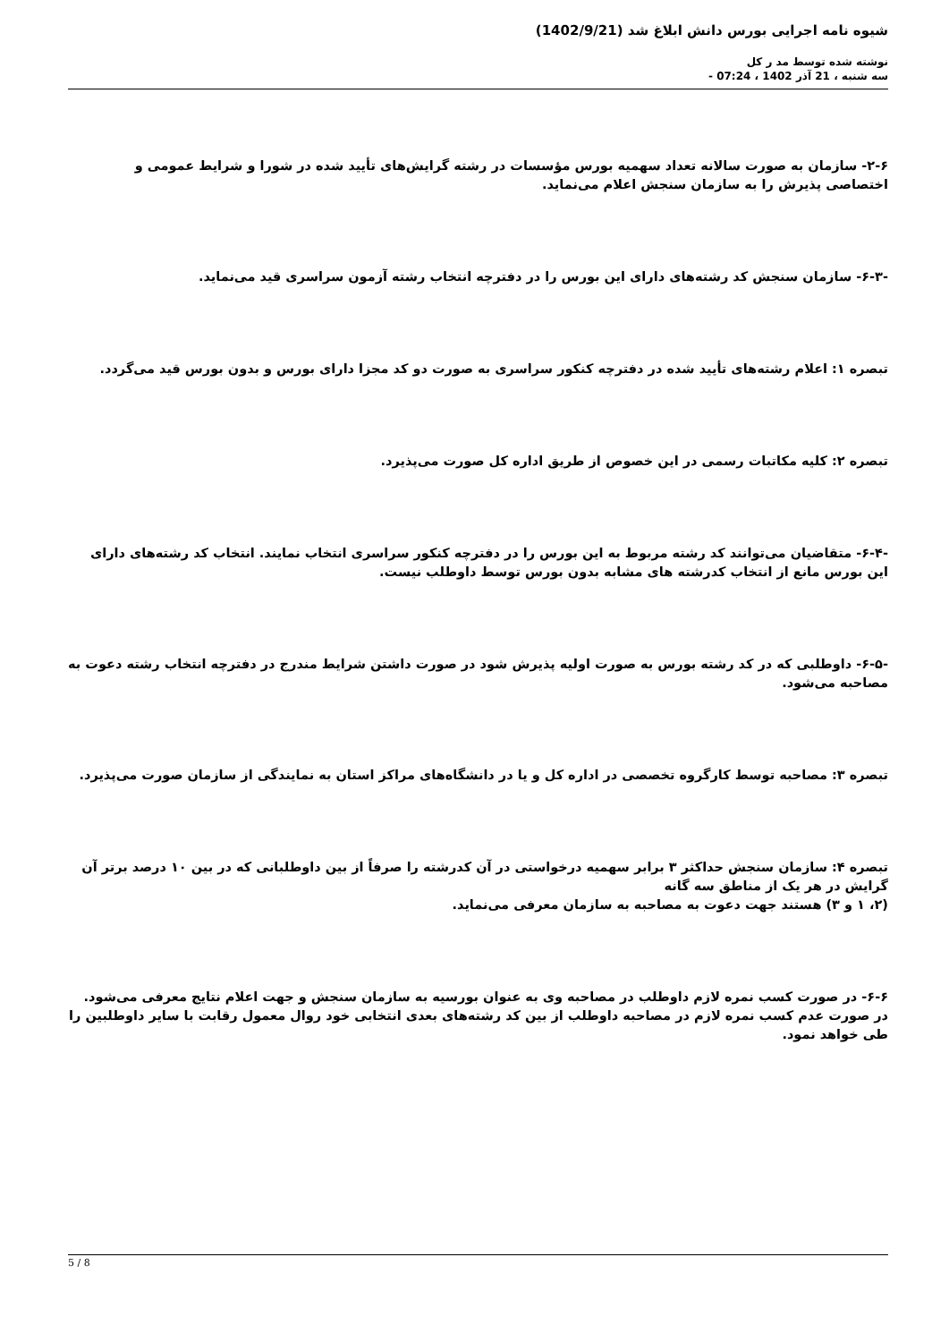شیوه نامه اجرایی بورس دانش ابلاغ شد (1402/9/21)
نوشته شده توسط مد ر کل
سه شنبه ، 21 آذر 1402 ، 07:24 -
۲-۶- سازمان به صورت سالانه تعداد سهمیه بورس مؤسسات در رشته گرایش‌های تأیید شده در شورا و شرایط عمومی و اختصاصی پذیرش را به سازمان سنجش اعلام می‌نماید.
-۶-۳- سازمان سنجش کد رشته‌های دارای این بورس را در دفترچه انتخاب رشته آزمون سراسری قید می‌نماید.
تبصره ۱: اعلام رشته‌های تأیید شده در دفترچه کنکور سراسری به صورت دو کد مجزا دارای بورس و بدون بورس قید می‌گردد.
تبصره ۲: کلیه مکاتبات رسمی در این خصوص از طریق اداره کل صورت می‌پذیرد.
-۶-۴- متقاضیان می‌توانند کد رشته مربوط به این بورس را در دفترچه کنکور سراسری انتخاب نمایند. انتخاب کد رشته‌های دارای این بورس مانع از انتخاب کدرشته های مشابه بدون بورس توسط داوطلب نیست.
-۶-۵- داوطلبی که در کد رشته بورس به صورت اولیه پذیرش شود در صورت داشتن شرایط مندرج در دفترچه انتخاب رشته دعوت به مصاحبه می‌شود.
تبصره ۳: مصاحبه توسط کارگروه تخصصی در اداره کل و یا در دانشگاه‌های مراکز استان به نمایندگی از سازمان صورت می‌پذیرد.
تبصره ۴: سازمان سنجش حداکثر ۳ برابر سهمیه درخواستی در آن کدرشته را صرفاً از بین داوطلبانی که در بین ۱۰ درصد برتر آن گرایش در هر یک از مناطق سه گانه
(۲، ۱ و ۳) هستند جهت دعوت به مصاحبه به سازمان معرفی می‌نماید.
۶-۶- در صورت کسب نمره لازم داوطلب در مصاحبه وی به عنوان بورسیه به سازمان سنجش و جهت اعلام نتایج معرفی می‌شود. در صورت عدم کسب نمره لازم در مصاحبه داوطلب از بین کد رشته‌های بعدی انتخابی خود روال معمول رقابت با سایر داوطلبین را طی خواهد نمود.
5 / 8